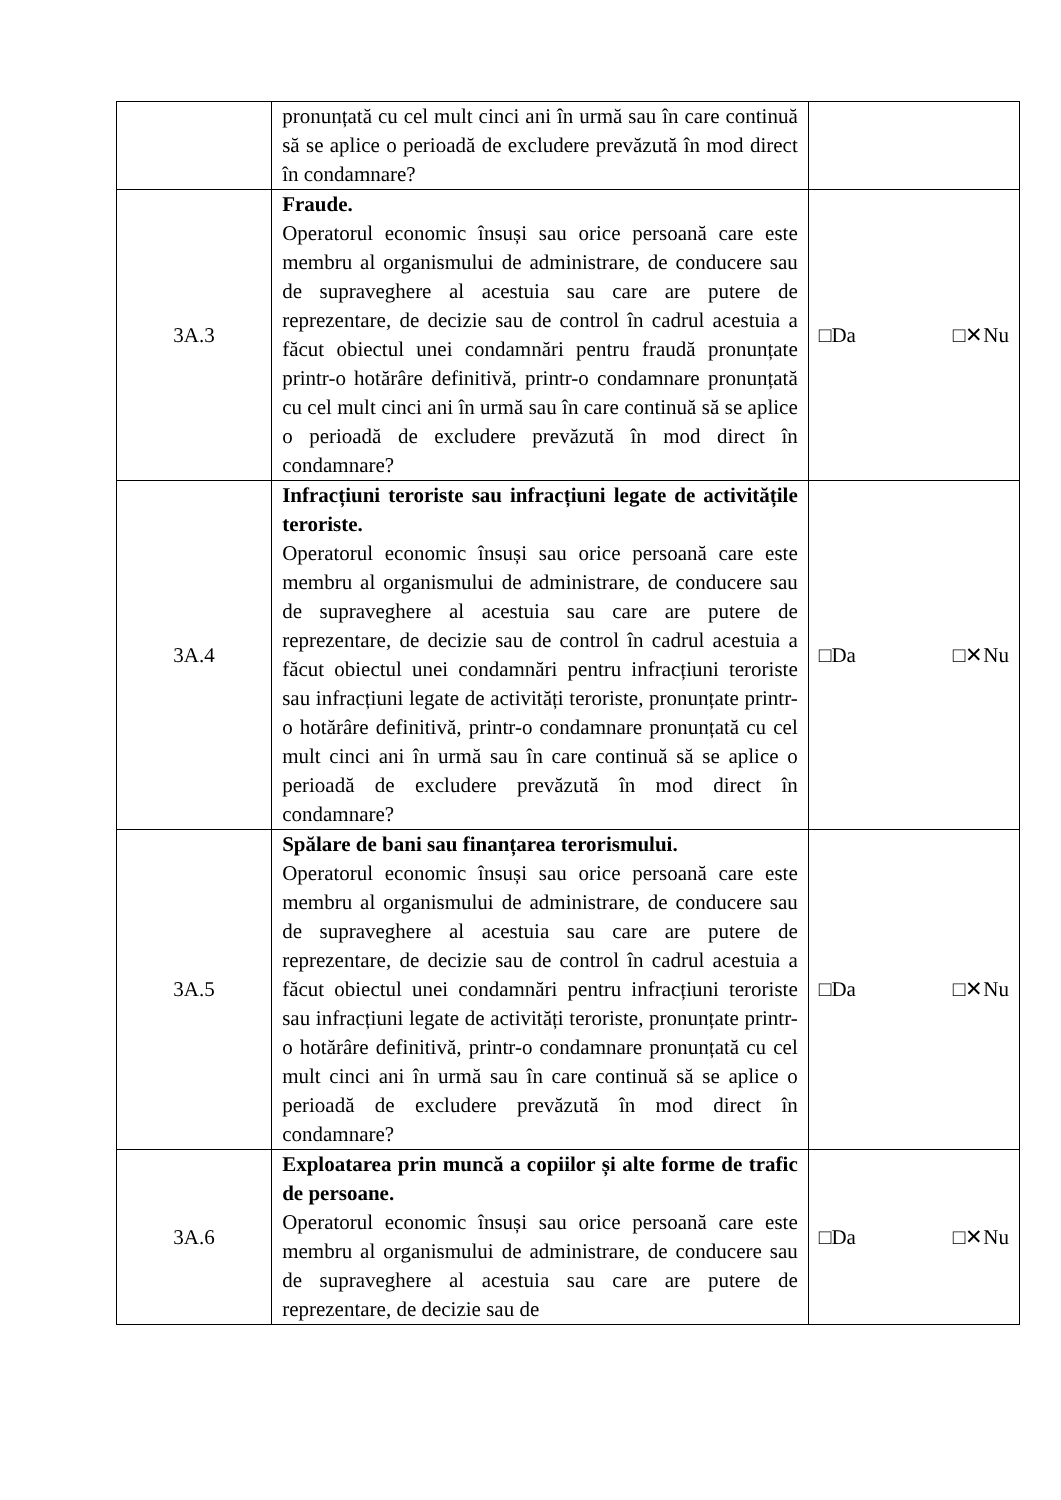| | pronunțată cu cel mult cinci ani în urmă sau în care continuă să se aplice o perioadă de excludere prevăzută în mod direct în condamnare? | |
| 3A.3 | Fraude. Operatorul economic însuși sau orice persoană care este membru al organismului de administrare, de conducere sau de supraveghere al acestuia sau care are putere de reprezentare, de decizie sau de control în cadrul acestuia a făcut obiectul unei condamnări pentru fraudă pronunțate printr-o hotărâre definitivă, printr-o condamnare pronunțată cu cel mult cinci ani în urmă sau în care continuă să se aplice o perioadă de excludere prevăzută în mod direct în condamnare? | □Da □✕Nu |
| 3A.4 | Infracțiuni teroriste sau infracțiuni legate de activitățile teroriste. Operatorul economic însuși sau orice persoană care este membru al organismului de administrare, de conducere sau de supraveghere al acestuia sau care are putere de reprezentare, de decizie sau de control în cadrul acestuia a făcut obiectul unei condamnări pentru infracțiuni teroriste sau infracțiuni legate de activități teroriste, pronunțate printr-o hotărâre definitivă, printr-o condamnare pronunțată cu cel mult cinci ani în urmă sau în care continuă să se aplice o perioadă de excludere prevăzută în mod direct în condamnare? | □Da □✕Nu |
| 3A.5 | Spălare de bani sau finanțarea terorismului. Operatorul economic însuși sau orice persoană care este membru al organismului de administrare, de conducere sau de supraveghere al acestuia sau care are putere de reprezentare, de decizie sau de control în cadrul acestuia a făcut obiectul unei condamnări pentru infracțiuni teroriste sau infracțiuni legate de activități teroriste, pronunțate printr-o hotărâre definitivă, printr-o condamnare pronunțată cu cel mult cinci ani în urmă sau în care continuă să se aplice o perioadă de excludere prevăzută în mod direct în condamnare? | □Da □✕Nu |
| 3A.6 | Exploatarea prin muncă a copiilor și alte forme de trafic de persoane. Operatorul economic însuși sau orice persoană care este membru al organismului de administrare, de conducere sau de supraveghere al acestuia sau care are putere de reprezentare, de decizie sau de | □Da □✕Nu |